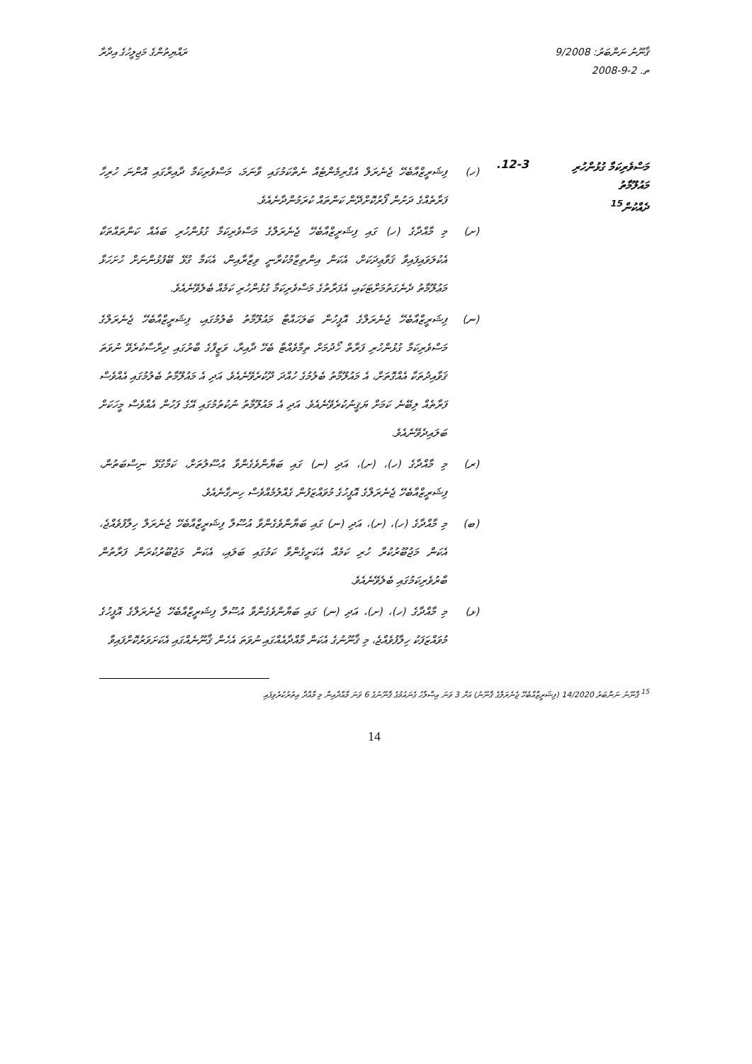ޤާނޫނު ނަންބަރު: 9/2008
ތ. 2-9-2008
ރައްޔިތުންގެ މަޖިލީހުގެ އިދާރާ
މަސްވެރިކަމާ ގުޅުންހުރި
މައުލޫމާތު
ދެއްކުން<sup>15</sup>
12-3.
(ހ) ފިޝަރީޒްއާބެހޭ ޖެނެރަލް އެގްރިމެންޓެއް ނެތްކަމުގައި ވާނަމަ، މަސްވެރިކަމާ ދާއިރާގައި އޮންނަ ހުރިހާ ފަރާތެއްގެ ދަށުން ފޯރުކޮށްދޭން ކަންތައް ކުރަމުންދާނެއެވެ.
(ށ) މި މާއްދާގެ (ހ) ގައި ފިޝަރީޒްއާބެހޭ ޖެނެރަލްގެ މަސްވެރިކަމާ ގުޅުންހުރި ބައެއް ކަންތައްތަކާ އެކުލަވައިފައިވާ ޤަވާޢިދަކަށް، އެކަން އިންތިޒާމުކުރާނީ ވިޒާރާއިން، އެކަމާ ގުޅޭ ބޭފުޅުންނަށް ހުށަހަޅާ މަޢުލޫމާތު ދެނެގަތުމަށްޓަކައި، އެފަރާތުގެ މަސްވެރިކަމާ ގުޅުންހުރި ކަމެއް ބެލެވޭނެއެވެ.
(ނ) ފިޝަރީޒްއާބެހޭ ޖެނެރަލްގެ އޮފީހުން ބަލަހައްޓާ މައުލޫމާތު ބެލުމުގައި، ފިޝަރީޒްއާބެހޭ ޖެނެރަލްގެ މަސްވެރިކަމާ ގުޅުންހުރި ފަރާތް ހޯދުމަށް ތިމާވެއްޓާ ބެހޭ ދާއިރާ، ވަޒީފާގެ ބާރުގައި ދިރާސާކުރެވޭ ނުވަތަ ޤަވާއިދުތަކާ އެއްގޮތަށް، އެ މައުލޫމާތު ބެލުމުގެ ހުއްދަ ދޫކުރެވޭނެއެވެ. އަދި އެ މައުލޫމާތު ބެލުމުގައި އެއްވެސް ފަރާތެއް ލިބޭނެ ކަމަށް ޔަޤީނުކުރެވޭނެއެވެ. އަދި އެ މައުލޫމާތު ނުކުތުމުގައި އޭގެ ފަހުން އެއްވެސް މީހަކަށް ބަލައިދެވޭނެއެވެ.
(ރ) މި މާއްދާގެ (ހ)، (ށ)، އަދި (ނ) ގައި ބަޔާންވެގެންވާ އުސޫލުތަށް، ކަމާގުޅޭ ނިސްބަތުން، ފިޝަރީޒްއާބެހޭ ޖެނެރަލްގެ އޮފީހުގެ މުވައްޒަފުން ގެއްލުމެއްވެސް ހިނގާނެއެވެ.
(ބ) މި މާއްދާގެ (ހ)، (ށ)، އަދި (ނ) ގައި ބަޔާންވެގެންވާ އުސޫލާ ފިޝަރީޒްއާބެހޭ ޖެނެރަލް ހިލާފުވެއްޖެ، އެކަން މަޖުބޫރުކުރާ ހުރި ކަމެއް އެކަށީގެންވާ ކަމުގައި ބަލައި، އެކަން މަޖުބޫރުކުރަން ފަރާތުން ބާރުވެރިކަމުގައި ބެލެވޭނެއެވެ.
(ޅ) މި މާއްދާގެ (ހ)، (ށ)، އަދި (ނ) ގައި ބަޔާންވެގެންވާ އުސޫލާ ފިޝަރީޒްއާބެހޭ ޖެނެރަލްގެ އޮފީހުގެ މުވައްޒަފަކު ހިލާފުވެއްޖެ، މި ޤާނޫނުގެ އެކަން މާއްދާއެއްގައި ނުވަތަ އެހެން ޤާނޫނެއްގައި އެކަށަވަރުކޮށްފައިވާ
<sup>15</sup> ޤާނޫނު ނަންބަރު 14/2020 (ފިޝަރީޒްއާބެހޭ ޖެނެރަލްގެ ޤާނޫނު) އަށް 3 ވަނަ އިސްލާހު ގެނައުމުގެ ޤާނޫނުގެ 6 ވަނަ މާއްދާއިން މި މާއްދާ އިތުރުކުރެވިފައި
14